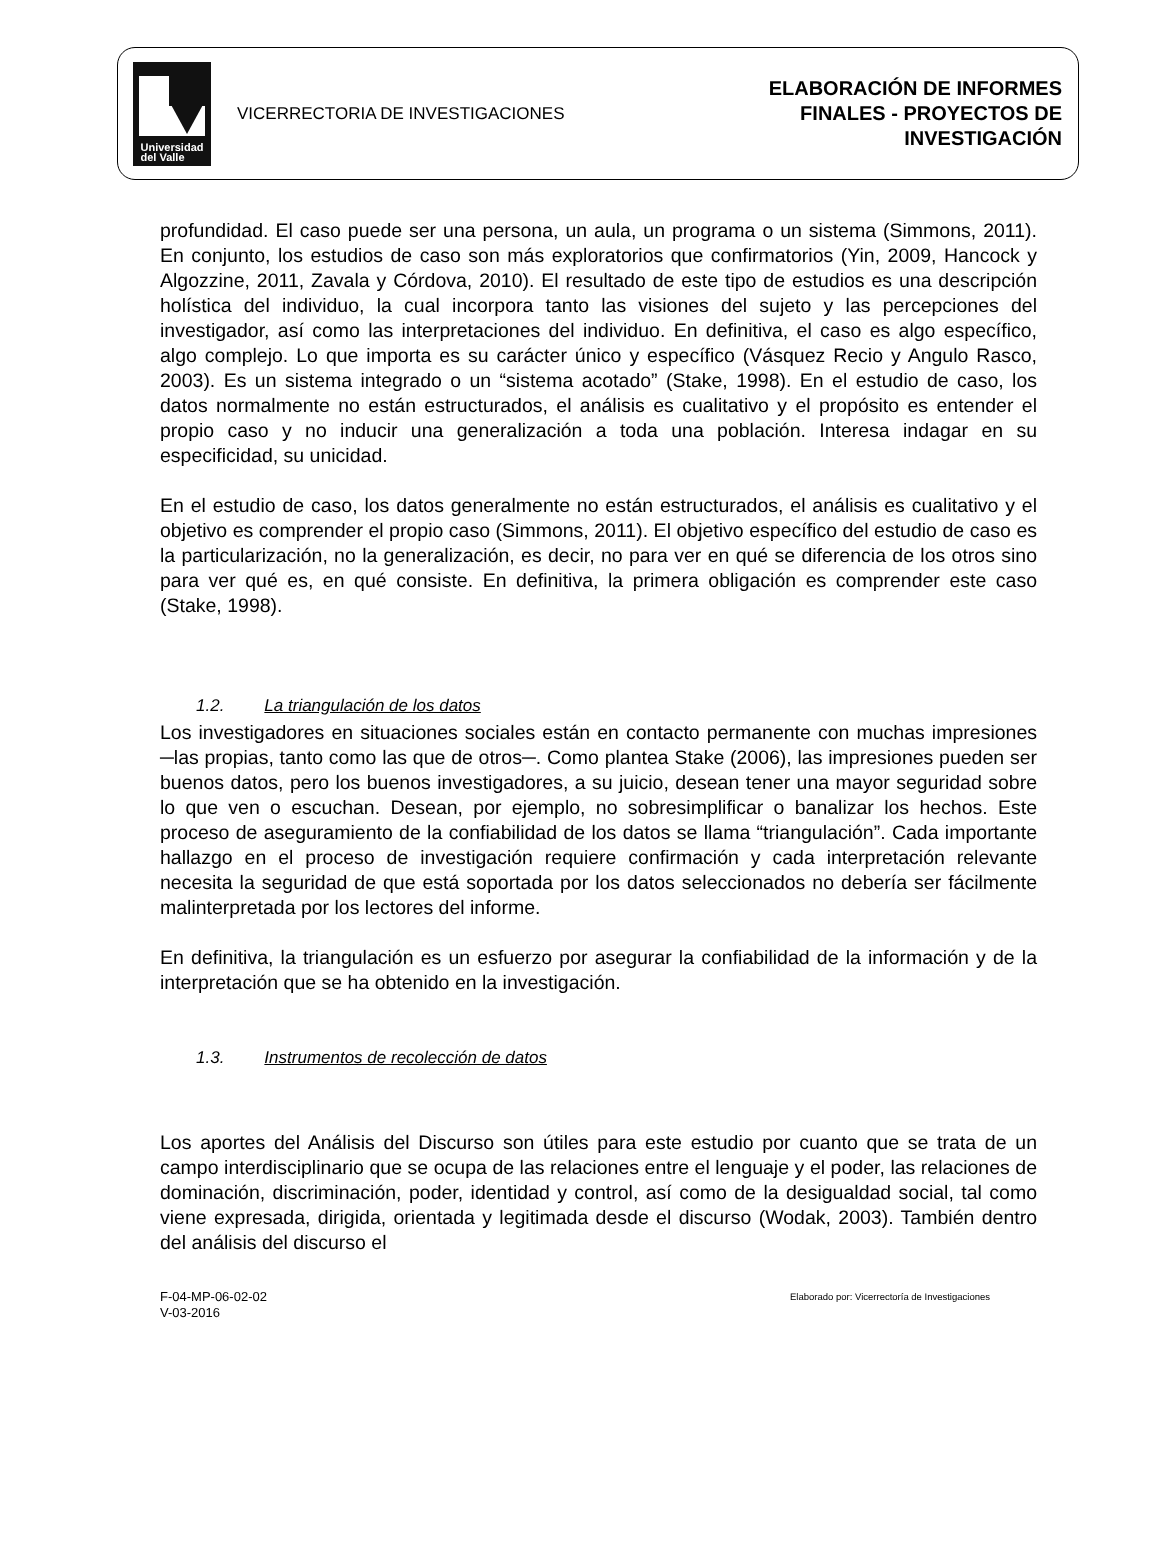Universidad
del Valle
VICERRECTORIA DE INVESTIGACIONES
ELABORACIÓN DE INFORMES
FINALES - PROYECTOS DE
INVESTIGACIÓN
profundidad. El caso puede ser una persona, un aula, un programa o un sistema (Simmons, 2011). En conjunto, los estudios de caso son más exploratorios que confirmatorios (Yin, 2009, Hancock y Algozzine, 2011, Zavala y Córdova, 2010). El resultado de este tipo de estudios es una descripción holística del individuo, la cual incorpora tanto las visiones del sujeto y las percepciones del investigador, así como las interpretaciones del individuo. En definitiva, el caso es algo específico, algo complejo. Lo que importa es su carácter único y específico (Vásquez Recio y Angulo Rasco, 2003). Es un sistema integrado o un “sistema acotado” (Stake, 1998). En el estudio de caso, los datos normalmente no están estructurados, el análisis es cualitativo y el propósito es entender el propio caso y no inducir una generalización a toda una población. Interesa indagar en su especificidad, su unicidad.
En el estudio de caso, los datos generalmente no están estructurados, el análisis es cualitativo y el objetivo es comprender el propio caso (Simmons, 2011). El objetivo específico del estudio de caso es la particularización, no la generalización, es decir, no para ver en qué se diferencia de los otros sino para ver qué es, en qué consiste. En definitiva, la primera obligación es comprender este caso (Stake, 1998).
1.2. La triangulación de los datos
Los investigadores en situaciones sociales están en contacto permanente con muchas impresiones ─las propias, tanto como las que de otros─. Como plantea Stake (2006), las impresiones pueden ser buenos datos, pero los buenos investigadores, a su juicio, desean tener una mayor seguridad sobre lo que ven o escuchan. Desean, por ejemplo, no sobresimplificar o banalizar los hechos. Este proceso de aseguramiento de la confiabilidad de los datos se llama “triangulación”. Cada importante hallazgo en el proceso de investigación requiere confirmación y cada interpretación relevante necesita la seguridad de que está soportada por los datos seleccionados no debería ser fácilmente malinterpretada por los lectores del informe.
En definitiva, la triangulación es un esfuerzo por asegurar la confiabilidad de la información y de la interpretación que se ha obtenido en la investigación.
1.3. Instrumentos de recolección de datos
Los aportes del Análisis del Discurso son útiles para este estudio por cuanto que se trata de un campo interdisciplinario que se ocupa de las relaciones entre el lenguaje y el poder, las relaciones de dominación, discriminación, poder, identidad y control, así como de la desigualdad social, tal como viene expresada, dirigida, orientada y legitimada desde el discurso (Wodak, 2003). También dentro del análisis del discurso el
F-04-MP-06-02-02
V-03-2016
Elaborado por: Vicerrectoría de Investigaciones